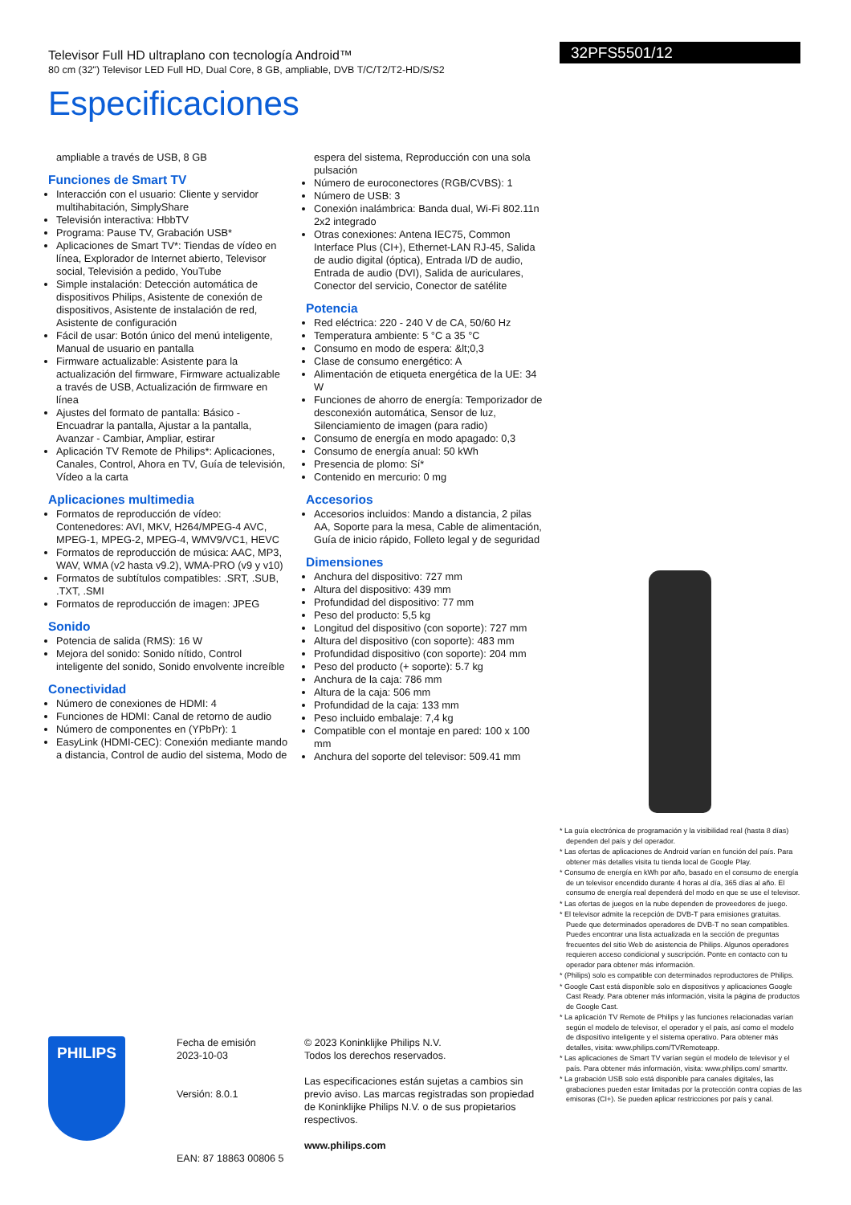Televisor Full HD ultraplano con tecnología Android™
80 cm (32") Televisor LED Full HD, Dual Core, 8 GB, ampliable, DVB T/C/T2/T2-HD/S/S2
32PFS5501/12
Especificaciones
ampliable a través de USB, 8 GB
Funciones de Smart TV
Interacción con el usuario: Cliente y servidor multihabitación, SimplyShare
Televisión interactiva: HbbTV
Programa: Pause TV, Grabación USB*
Aplicaciones de Smart TV*: Tiendas de vídeo en línea, Explorador de Internet abierto, Televisor social, Televisión a pedido, YouTube
Simple instalación: Detección automática de dispositivos Philips, Asistente de conexión de dispositivos, Asistente de instalación de red, Asistente de configuración
Fácil de usar: Botón único del menú inteligente, Manual de usuario en pantalla
Firmware actualizable: Asistente para la actualización del firmware, Firmware actualizable a través de USB, Actualización de firmware en línea
Ajustes del formato de pantalla: Básico - Encuadrar la pantalla, Ajustar a la pantalla, Avanzar - Cambiar, Ampliar, estirar
Aplicación TV Remote de Philips*: Aplicaciones, Canales, Control, Ahora en TV, Guía de televisión, Vídeo a la carta
Aplicaciones multimedia
Formatos de reproducción de vídeo: Contenedores: AVI, MKV, H264/MPEG-4 AVC, MPEG-1, MPEG-2, MPEG-4, WMV9/VC1, HEVC
Formatos de reproducción de música: AAC, MP3, WAV, WMA (v2 hasta v9.2), WMA-PRO (v9 y v10)
Formatos de subtítulos compatibles: .SRT, .SUB, .TXT, .SMI
Formatos de reproducción de imagen: JPEG
Sonido
Potencia de salida (RMS): 16 W
Mejora del sonido: Sonido nítido, Control inteligente del sonido, Sonido envolvente increíble
Conectividad
Número de conexiones de HDMI: 4
Funciones de HDMI: Canal de retorno de audio
Número de componentes en (YPbPr): 1
EasyLink (HDMI-CEC): Conexión mediante mando a distancia, Control de audio del sistema, Modo de
espera del sistema, Reproducción con una sola pulsación
Número de euroconectores (RGB/CVBS): 1
Número de USB: 3
Conexión inalámbrica: Banda dual, Wi-Fi 802.11n 2x2 integrado
Otras conexiones: Antena IEC75, Common Interface Plus (CI+), Ethernet-LAN RJ-45, Salida de audio digital (óptica), Entrada I/D de audio, Entrada de audio (DVI), Salida de auriculares, Conector del servicio, Conector de satélite
Potencia
Red eléctrica: 220 - 240 V de CA, 50/60 Hz
Temperatura ambiente: 5 °C a 35 °C
Consumo en modo de espera: &lt;0,3
Clase de consumo energético: A
Alimentación de etiqueta energética de la UE: 34 W
Funciones de ahorro de energía: Temporizador de desconexión automática, Sensor de luz, Silenciamiento de imagen (para radio)
Consumo de energía en modo apagado: 0,3
Consumo de energía anual: 50 kWh
Presencia de plomo: Sí*
Contenido en mercurio: 0 mg
Accesorios
Accesorios incluidos: Mando a distancia, 2 pilas AA, Soporte para la mesa, Cable de alimentación, Guía de inicio rápido, Folleto legal y de seguridad
Dimensiones
Anchura del dispositivo: 727 mm
Altura del dispositivo: 439 mm
Profundidad del dispositivo: 77 mm
Peso del producto: 5,5 kg
Longitud del dispositivo (con soporte): 727 mm
Altura del dispositivo (con soporte): 483 mm
Profundidad dispositivo (con soporte): 204 mm
Peso del producto (+ soporte): 5.7 kg
Anchura de la caja: 786 mm
Altura de la caja: 506 mm
Profundidad de la caja: 133 mm
Peso incluido embalaje: 7,4 kg
Compatible con el montaje en pared: 100 x 100 mm
Anchura del soporte del televisor: 509.41 mm
* La guía electrónica de programación y la visibilidad real (hasta 8 días) dependen del país y del operador.
* Las ofertas de aplicaciones de Android varían en función del país. Para obtener más detalles visita tu tienda local de Google Play.
* Consumo de energía en kWh por año, basado en el consumo de energía de un televisor encendido durante 4 horas al día, 365 días al año. El consumo de energía real dependerá del modo en que se use el televisor.
* Las ofertas de juegos en la nube dependen de proveedores de juego.
* El televisor admite la recepción de DVB-T para emisiones gratuitas. Puede que determinados operadores de DVB-T no sean compatibles. Puedes encontrar una lista actualizada en la sección de preguntas frecuentes del sitio Web de asistencia de Philips. Algunos operadores requieren acceso condicional y suscripción. Ponte en contacto con tu operador para obtener más información.
* (Philips) solo es compatible con determinados reproductores de Philips.
* Google Cast está disponible solo en dispositivos y aplicaciones Google Cast Ready. Para obtener más información, visita la página de productos de Google Cast.
* La aplicación TV Remote de Philips y las funciones relacionadas varían según el modelo de televisor, el operador y el país, así como el modelo de dispositivo inteligente y el sistema operativo. Para obtener más detalles, visita: www.philips.com/TVRemoteapp.
* Las aplicaciones de Smart TV varían según el modelo de televisor y el país. Para obtener más información, visita: www.philips.com/ smarttv.
* La grabación USB solo está disponible para canales digitales, las grabaciones pueden estar limitadas por la protección contra copias de las emisoras (CI+). Se pueden aplicar restricciones por país y canal.
PHILIPS
Fecha de emisión
2023-10-03
Versión: 8.0.1
EAN: 87 18863 00806 5
© 2023 Koninklijke Philips N.V.
Todos los derechos reservados.
Las especificaciones están sujetas a cambios sin previo aviso. Las marcas registradas son propiedad de Koninklijke Philips N.V. o de sus propietarios respectivos.
www.philips.com